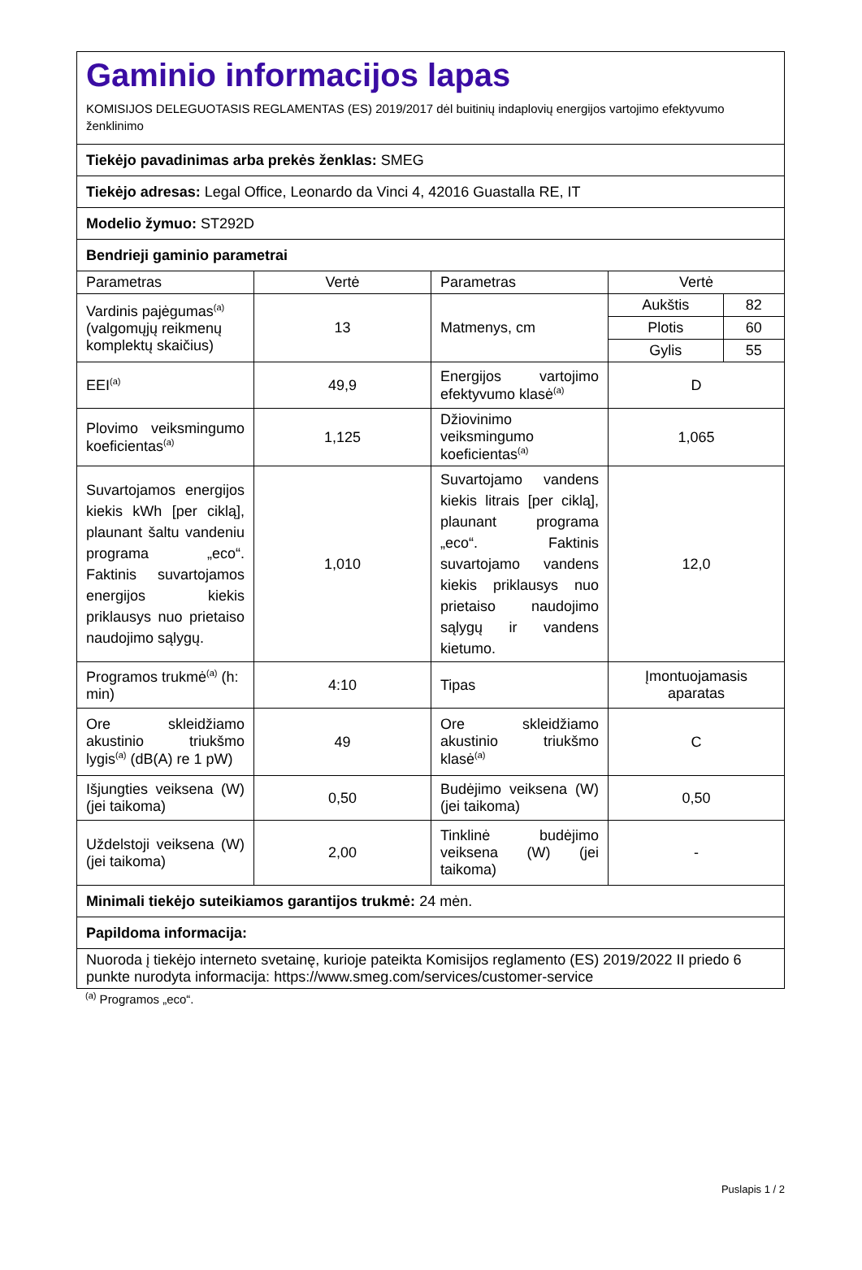| Gaminio informacijos lapas KOMISIJOS DELEGUOTASIS REGLAMENTAS (ES) 2019/2017 dėl buitinių indaplovių energijos vartojimo efektyvumo ženklinimo | | | | |
| Tiekėjo pavadinimas arba prekės ženklas: SMEG | | | | |
| Tiekėjo adresas: Legal Office, Leonardo da Vinci 4, 42016 Guastalla RE, IT | | | | |
| Modelio žymuo: ST292D | | | | |
| Bendrieji gaminio parametrai | | | | |
| Parametras | Vertė | Parametras | Vertė | |
| Vardinis pajėgumas<sup>(a)</sup> (valgomųjų reikmenų komplektų skaičius) | 13 | Matmenys, cm | Aukštis | 82 |
| | | | Plotis | 60 |
| | | | Gylis | 55 |
| EEI<sup>(a)</sup> | 49,9 | Energijos vartojimo efektyvumo klasė<sup>(a)</sup> | D | |
| Plovimo veiksmingumo koeficientas<sup>(a)</sup> | 1,125 | Džiovinimo veiksmingumo koeficientas<sup>(a)</sup> | 1,065 | |
| Suvartojamos energijos kiekis kWh [per ciklą], plaunant šaltu vandeniu programa „eco“. Faktinis suvartojamos energijos kiekis priklausys nuo prietaiso naudojimo sąlygų. | 1,010 | Suvartojamo vandens kiekis litrais [per ciklą], plaunant programa „eco“. Faktinis suvartojamo vandens kiekis priklausys nuo prietaiso naudojimo sąlygų ir vandens kietumo. | 12,0 | |
| Programos trukmė<sup>(a)</sup> (h: min) | 4:10 | Tipas | Įmontuojamasis aparatas | |
| Ore skleidžiamo akustinio triukšmo lygis<sup>(a)</sup> (dB(A) re 1 pW) | 49 | Ore skleidžiamo akustinio triukšmo klasė<sup>(a)</sup> | C | |
| Išjungties veiksena (W) (jei taikoma) | 0,50 | Budėjimo veiksena (W) (jei taikoma) | 0,50 | |
| Uždelstoji veiksena (W) (jei taikoma) | 2,00 | Tinklinė budėjimo veiksena (W) (jei taikoma) | - | |
| Minimali tiekėjo suteikiamos garantijos trukmė: 24 mėn. | | | | |
| Papildoma informacija: | | | | |
| Nuoroda į tiekėjo interneto svetainę, kurioje pateikta Komisijos reglamento (ES) 2019/2022 II priedo 6 punkte nurodyta informacija: https://www.smeg.com/services/customer-service | | | | |
<sup>(a)</sup> Programos „eco“.
Puslapis 1 / 2